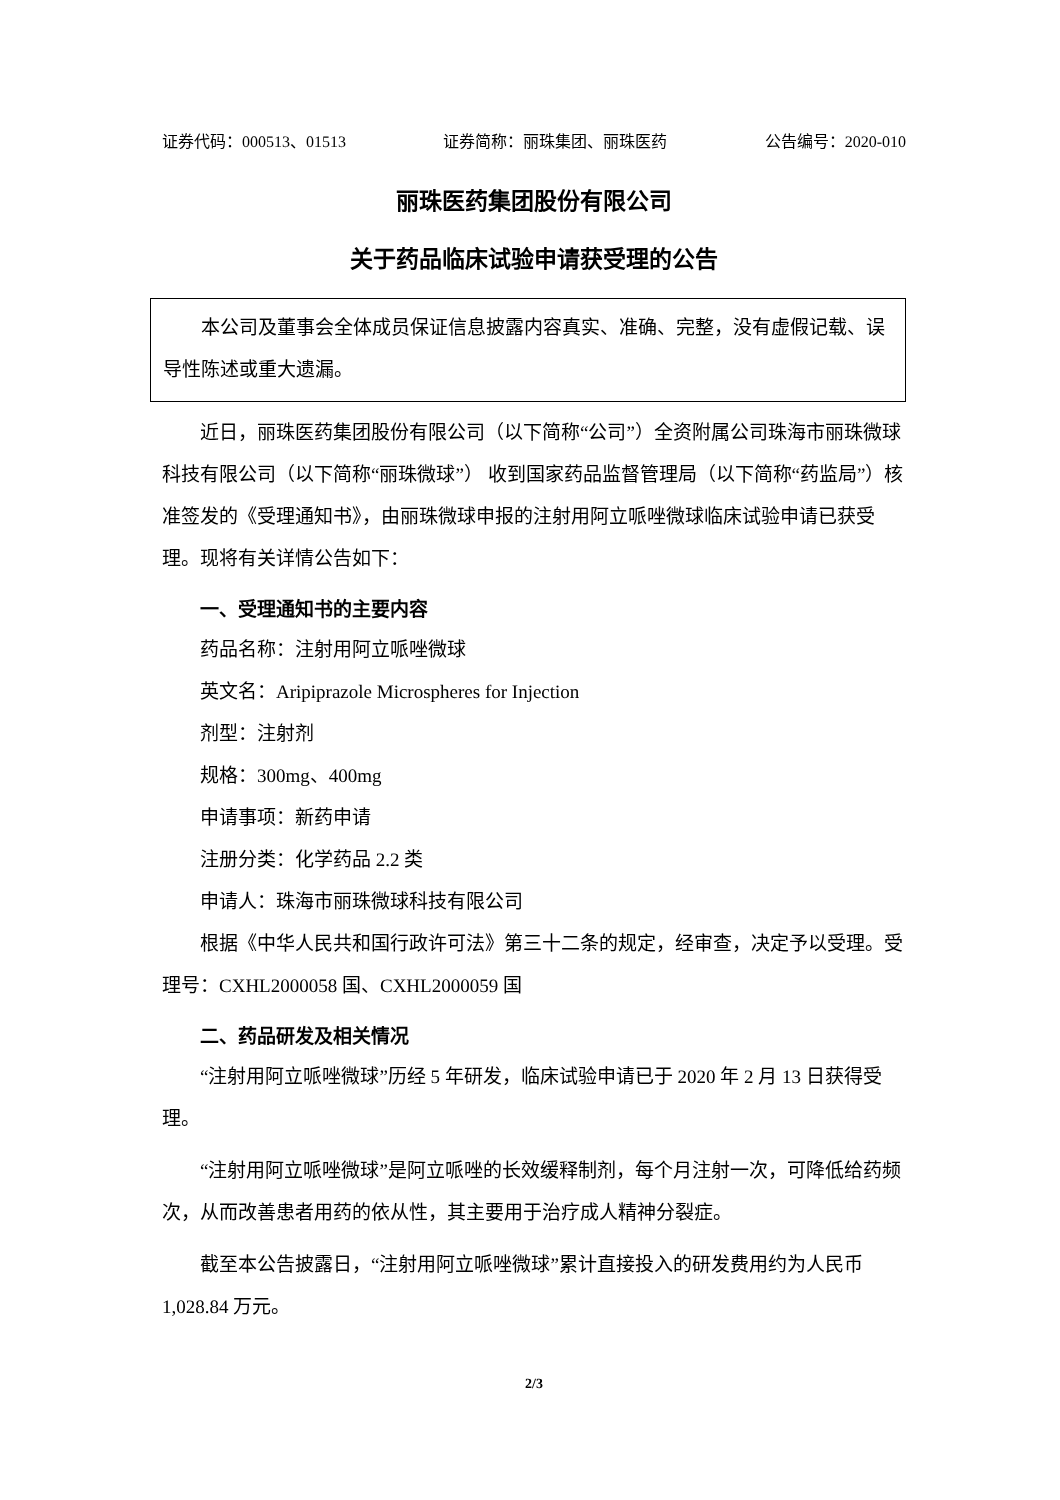证券代码：000513、01513 证券简称：丽珠集团、丽珠医药 公告编号：2020-010
丽珠医药集团股份有限公司
关于药品临床试验申请获受理的公告
本公司及董事会全体成员保证信息披露内容真实、准确、完整，没有虚假记载、误导性陈述或重大遗漏。
近日，丽珠医药集团股份有限公司（以下简称“公司”）全资附属公司珠海市丽珠微球科技有限公司（以下简称“丽珠微球”） 收到国家药品监督管理局（以下简称“药监局”）核准签发的《受理通知书》，由丽珠微球申报的注射用阿立哌唑微球临床试验申请已获受理。现将有关详情公告如下：
一、受理通知书的主要内容
药品名称：注射用阿立哌唑微球
英文名：Aripiprazole Microspheres for Injection
剂型：注射剂
规格：300mg、400mg
申请事项：新药申请
注册分类：化学药品 2.2 类
申请人：珠海市丽珠微球科技有限公司
根据《中华人民共和国行政许可法》第三十二条的规定，经审查，决定予以受理。受理号：CXHL2000058 国、CXHL2000059 国
二、药品研发及相关情况
“注射用阿立哌唑微球”历经 5 年研发，临床试验申请已于 2020 年 2 月 13 日获得受理。
“注射用阿立哌唑微球”是阿立哌唑的长效缓释制剂，每个月注射一次，可降低给药频次，从而改善患者用药的依从性，其主要用于治疗成人精神分裂症。
截至本公告披露日，“注射用阿立哌唑微球”累计直接投入的研发费用约为人民币 1,028.84 万元。
2/3